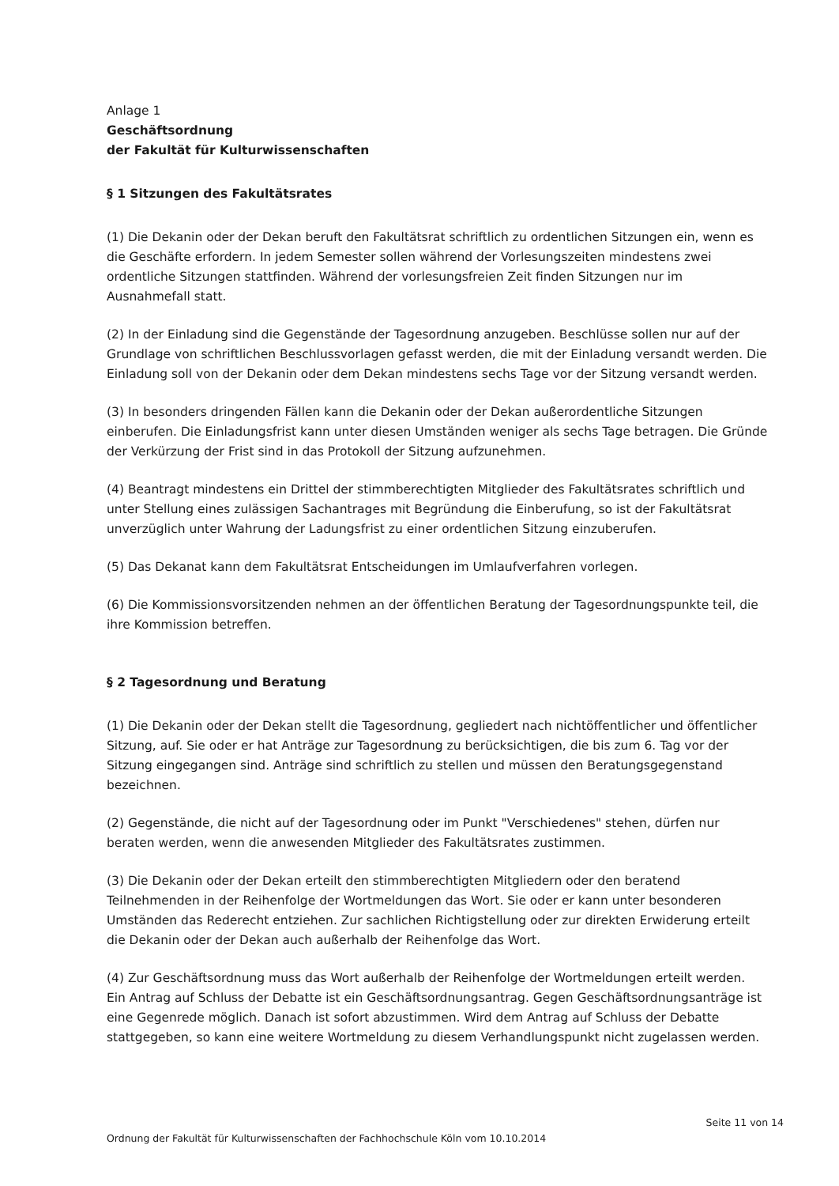Anlage 1
Geschäftsordnung
der Fakultät für Kulturwissenschaften
§ 1 Sitzungen des Fakultätsrates
(1) Die Dekanin oder der Dekan beruft den Fakultätsrat schriftlich zu ordentlichen Sitzungen ein, wenn es die Geschäfte erfordern. In jedem Semester sollen während der Vorlesungszeiten mindestens zwei ordentliche Sitzungen stattfinden. Während der vorlesungsfreien Zeit finden Sitzungen nur im Ausnahmefall statt.
(2) In der Einladung sind die Gegenstände der Tagesordnung anzugeben. Beschlüsse sollen nur auf der Grundlage von schriftlichen Beschlussvorlagen gefasst werden, die mit der Einladung versandt werden. Die Einladung soll von der Dekanin oder dem Dekan mindestens sechs Tage vor der Sitzung versandt werden.
(3) In besonders dringenden Fällen kann die Dekanin oder der Dekan außerordentliche Sitzungen einberufen. Die Einladungsfrist kann unter diesen Umständen weniger als sechs Tage betragen. Die Gründe der Verkürzung der Frist sind in das Protokoll der Sitzung aufzunehmen.
(4) Beantragt mindestens ein Drittel der stimmberechtigten Mitglieder des Fakultätsrates schriftlich und unter Stellung eines zulässigen Sachantrages mit Begründung die Einberufung, so ist der Fakultätsrat unverzüglich unter Wahrung der Ladungsfrist zu einer ordentlichen Sitzung einzuberufen.
(5) Das Dekanat kann dem Fakultätsrat Entscheidungen im Umlaufverfahren vorlegen.
(6) Die Kommissionsvorsitzenden nehmen an der öffentlichen Beratung der Tagesordnungspunkte teil, die ihre Kommission betreffen.
§ 2 Tagesordnung und Beratung
(1) Die Dekanin oder der Dekan stellt die Tagesordnung, gegliedert nach nichtöffentlicher und öffentlicher Sitzung, auf. Sie oder er hat Anträge zur Tagesordnung zu berücksichtigen, die bis zum 6. Tag vor der Sitzung eingegangen sind. Anträge sind schriftlich zu stellen und müssen den Beratungsgegenstand bezeichnen.
(2) Gegenstände, die nicht auf der Tagesordnung oder im Punkt "Verschiedenes" stehen, dürfen nur beraten werden, wenn die anwesenden Mitglieder des Fakultätsrates zustimmen.
(3) Die Dekanin oder der Dekan erteilt den stimmberechtigten Mitgliedern oder den beratend Teilnehmenden in der Reihenfolge der Wortmeldungen das Wort. Sie oder er kann unter besonderen Umständen das Rederecht entziehen. Zur sachlichen Richtigstellung oder zur direkten Erwiderung erteilt die Dekanin oder der Dekan auch außerhalb der Reihenfolge das Wort.
(4) Zur Geschäftsordnung muss das Wort außerhalb der Reihenfolge der Wortmeldungen erteilt werden. Ein Antrag auf Schluss der Debatte ist ein Geschäftsordnungsantrag. Gegen Geschäftsordnungsanträge ist eine Gegenrede möglich. Danach ist sofort abzustimmen. Wird dem Antrag auf Schluss der Debatte stattgegeben, so kann eine weitere Wortmeldung zu diesem Verhandlungspunkt nicht zugelassen werden.
Seite 11 von 14
Ordnung der Fakultät für Kulturwissenschaften der Fachhochschule Köln vom 10.10.2014